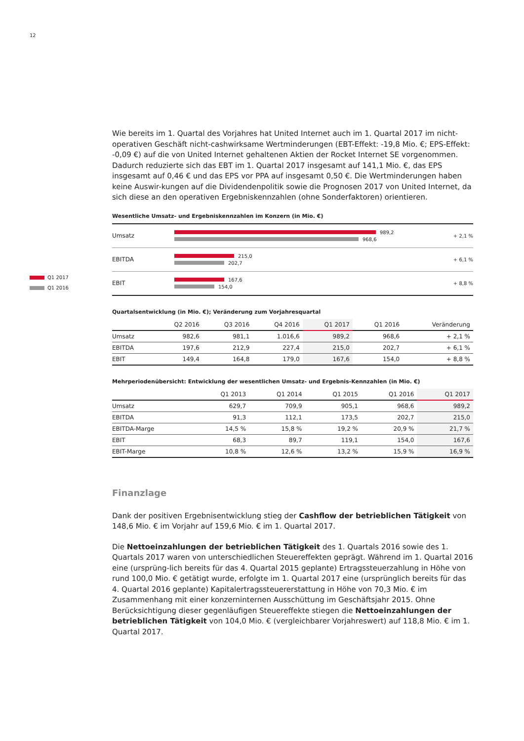12
Q1 2017
Q1 2016
Wie bereits im 1. Quartal des Vorjahres hat United Internet auch im 1. Quartal 2017 im nicht-operativen Geschäft nicht-cashwirksame Wertminderungen (EBT-Effekt: -19,8 Mio. €; EPS-Effekt: -0,09 €) auf die von United Internet gehaltenen Aktien der Rocket Internet SE vorgenommen. Dadurch reduzierte sich das EBT im 1. Quartal 2017 insgesamt auf 141,1 Mio. €, das EPS insgesamt auf 0,46 € und das EPS vor PPA auf insgesamt 0,50 €. Die Wertminderungen haben keine Auswir-kungen auf die Dividendenpolitik sowie die Prognosen 2017 von United Internet, da sich diese an den operativen Ergebniskennzahlen (ohne Sonderfaktoren) orientieren.
Wesentliche Umsatz- und Ergebniskennzahlen im Konzern (in Mio. €)
Umsatz
989,2
968,6
+ 2,1 %
EBITDA
215,0
202,7
+ 6,1 %
EBIT
167,6
154,0
+ 8,8 %
Quartalsentwicklung (in Mio. €); Veränderung zum Vorjahresquartal
| | Q2 2016 | Q3 2016 | Q4 2016 | Q1 2017 | Q1 2016 | Veränderung |
| --- | --- | --- | --- | --- | --- | --- |
| Umsatz | 982,6 | 981,1 | 1.016,6 | 989,2 | 968,6 | + 2,1 % |
| EBITDA | 197,6 | 212,9 | 227,4 | 215,0 | 202,7 | + 6,1 % |
| EBIT | 149,4 | 164,8 | 179,0 | 167,6 | 154,0 | + 8,8 % |
Mehrperiodenübersicht: Entwicklung der wesentlichen Umsatz- und Ergebnis-Kennzahlen (in Mio. €)
| | Q1 2013 | Q1 2014 | Q1 2015 | Q1 2016 | Q1 2017 |
| --- | --- | --- | --- | --- | --- |
| Umsatz | 629,7 | 709,9 | 905,1 | 968,6 | 989,2 |
| EBITDA | 91,3 | 112,1 | 173,5 | 202,7 | 215,0 |
| EBITDA-Marge | 14,5 % | 15,8 % | 19,2 % | 20,9 % | 21,7 % |
| EBIT | 68,3 | 89,7 | 119,1 | 154,0 | 167,6 |
| EBIT-Marge | 10,8 % | 12,6 % | 13,2 % | 15,9 % | 16,9 % |
Finanzlage
Dank der positiven Ergebnisentwicklung stieg der Cashflow der betrieblichen Tätigkeit von 148,6 Mio. € im Vorjahr auf 159,6 Mio. € im 1. Quartal 2017.
Die Nettoeinzahlungen der betrieblichen Tätigkeit des 1. Quartals 2016 sowie des 1. Quartals 2017 waren von unterschiedlichen Steuereffekten geprägt. Während im 1. Quartal 2016 eine (ursprüng-lich bereits für das 4. Quartal 2015 geplante) Ertragssteuerzahlung in Höhe von rund 100,0 Mio. € getätigt wurde, erfolgte im 1. Quartal 2017 eine (ursprünglich bereits für das 4. Quartal 2016 geplante) Kapitalertragssteuererstattung in Höhe von 70,3 Mio. € im Zusammenhang mit einer konzerninternen Ausschüttung im Geschäftsjahr 2015. Ohne Berücksichtigung dieser gegenläufigen Steuereffekte stiegen die Nettoeinzahlungen der betrieblichen Tätigkeit von 104,0 Mio. € (vergleichbarer Vorjahreswert) auf 118,8 Mio. € im 1. Quartal 2017.